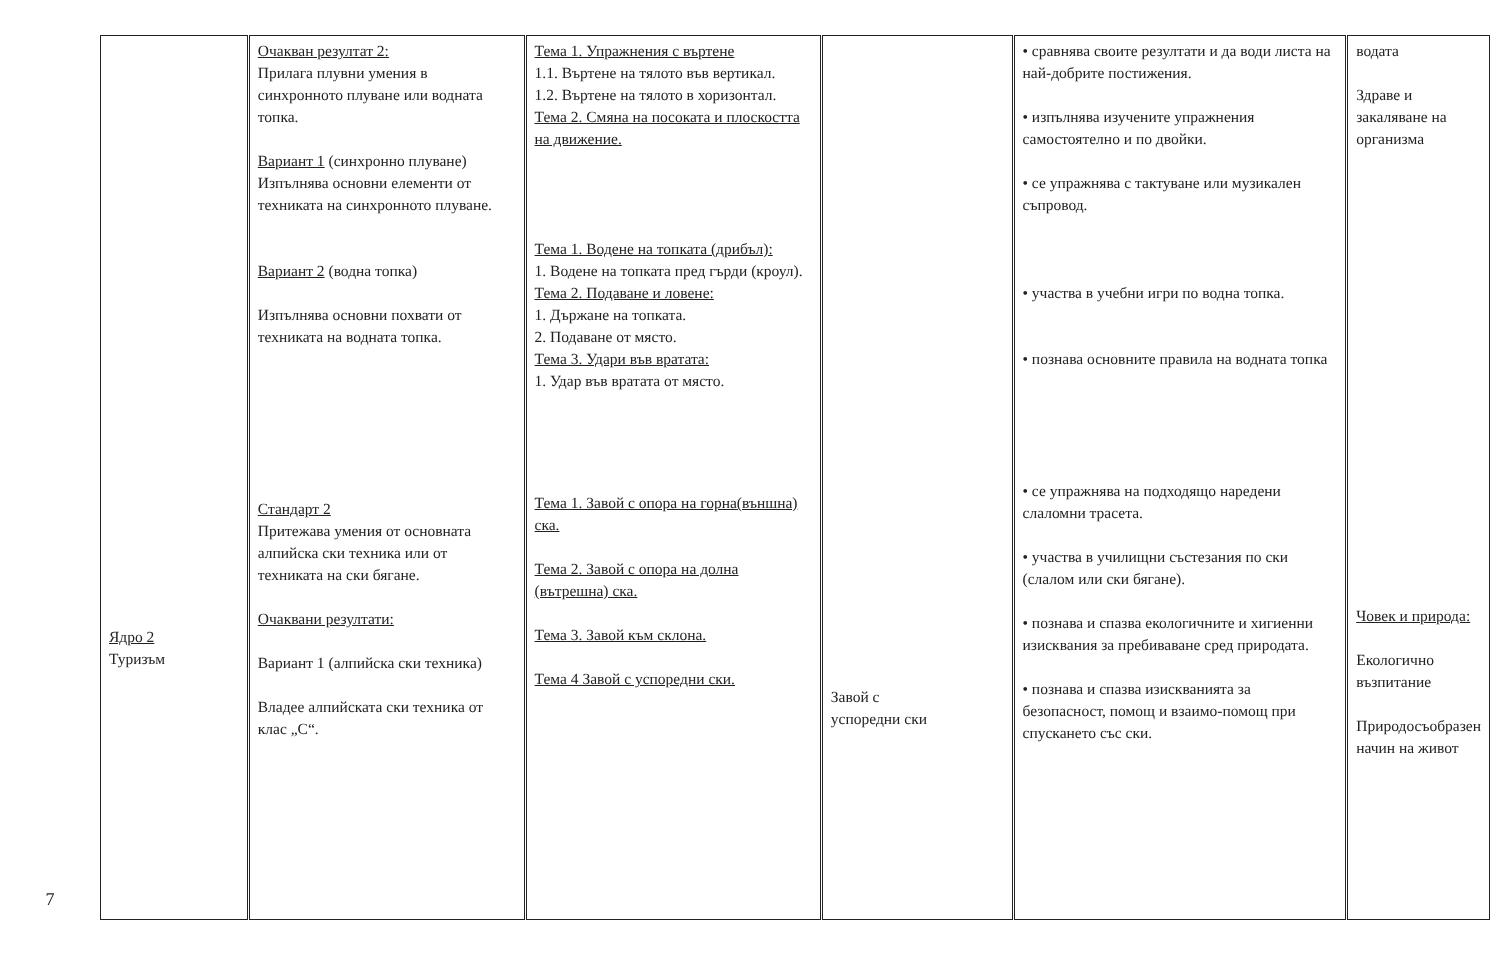7
| Ядро 2 Туризъм | Очакван резултат 2: Прилага плувни умения в синхронното плуване или водната топка. Вариант 1 (синхронно плуване) Изпълнява основни елементи от техниката на синхронното плуване. Вариант 2 (водна топка) Изпълнява основни похвати от техниката на водната топка. Стандарт 2 Притежава умения от основната алпийска ски техника или от техниката на ски бягане. Очаквани резултати: Вариант 1 (алпийска ски техника) Владее алпийската ски техника от клас „С“. | Тема 1. Упражнения с въртене 1.1. Въртене на тялото във вертикал. 1.2. Въртене на тялото в хоризонтал. Тема 2. Смяна на посоката и плоскостта на движение. Тема 1. Водене на топката (дрибъл): 1. Водене на топката пред гърди (кроул). Тема 2. Подаване и ловене: 1. Държане на топката. 2. Подаване от място. Тема 3. Удари във вратата: 1. Удар във вратата от място. Тема 1. Завой с опора на горна(външна) ска. Тема 2. Завой с опора на долна (вътрешна) ска. Тема 3. Завой към склона. Тема 4 Завой с успоредни ски. | Завой с успоредни ски | • сравнява своите резултати и да води листа на най-добрите постижения. • изпълнява изучените упражнения самостоятелно и по двойки. • се упражнява с тактуване или музикален съпровод. • участва в учебни игри по водна топка. • познава основните правила на водната топка • се упражнява на подходящо наредени слаломни трасета. • участва в училищни състезания по ски (слалом или ски бягане). • познава и спазва екологичните и хигиенни изисквания за пребиваване сред природата. • познава и спазва изискванията за безопасност, помощ и взаимо-помощ при спускането със ски. | водата Здраве и закаляване на организма Човек и природа: Екологично възпитание Природосъобразен начин на живот |